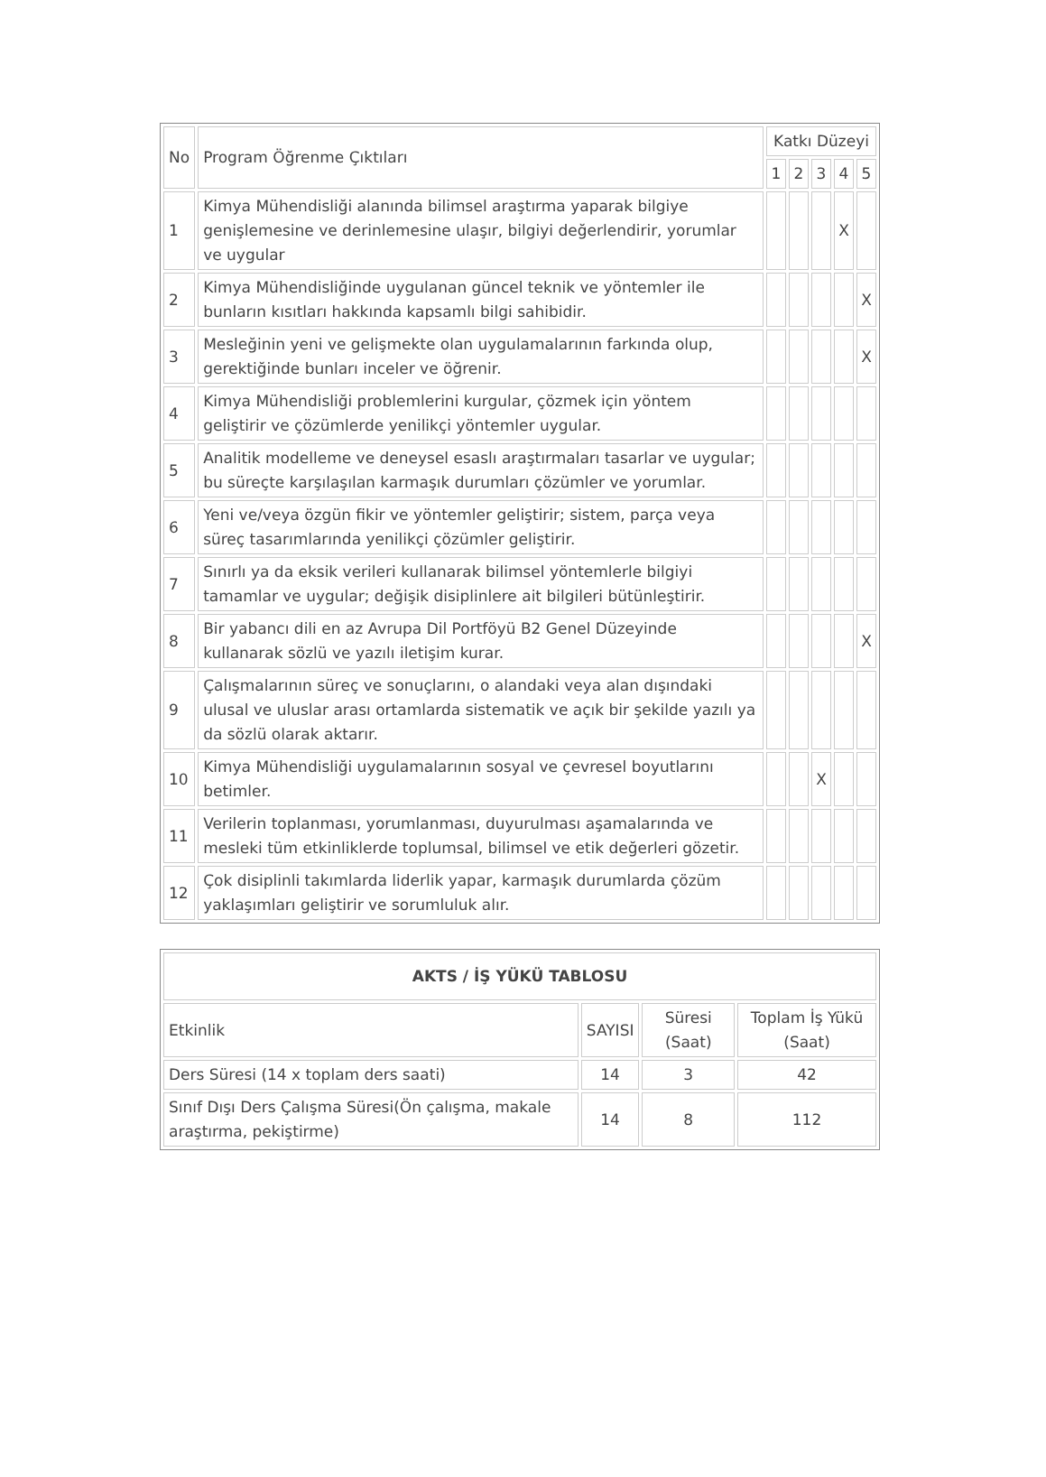| No | Program Öğrenme Çıktıları | Katkı Düzeyi | | | | |
| --- | --- | --- | --- | --- | --- | --- |
| | | 1 | 2 | 3 | 4 | 5 |
| 1 | Kimya Mühendisliği alanında bilimsel araştırma yaparak bilgiye genişlemesine ve derinlemesine ulaşır, bilgiyi değerlendirir, yorumlar ve uygular | | | | X | |
| 2 | Kimya Mühendisliğinde uygulanan güncel teknik ve yöntemler ile bunların kısıtları hakkında kapsamlı bilgi sahibidir. | | | | | X |
| 3 | Mesleğinin yeni ve gelişmekte olan uygulamalarının farkında olup, gerektiğinde bunları inceler ve öğrenir. | | | | | X |
| 4 | Kimya Mühendisliği problemlerini kurgular, çözmek için yöntem geliştirir ve çözümlerde yenilikçi yöntemler uygular. | | | | | |
| 5 | Analitik modelleme ve deneysel esaslı araştırmaları tasarlar ve uygular; bu süreçte karşılaşılan karmaşık durumları çözümler ve yorumlar. | | | | | |
| 6 | Yeni ve/veya özgün fikir ve yöntemler geliştirir; sistem, parça veya süreç tasarımlarında yenilikçi çözümler geliştirir. | | | | | |
| 7 | Sınırlı ya da eksik verileri kullanarak bilimsel yöntemlerle bilgiyi tamamlar ve uygular; değişik disiplinlere ait bilgileri bütünleştirir. | | | | | |
| 8 | Bir yabancı dili en az Avrupa Dil Portföyü B2 Genel Düzeyinde kullanarak sözlü ve yazılı iletişim kurar. | | | | | X |
| 9 | Çalışmalarının süreç ve sonuçlarını, o alandaki veya alan dışındaki ulusal ve uluslar arası ortamlarda sistematik ve açık bir şekilde yazılı ya da sözlü olarak aktarır. | | | | | |
| 10 | Kimya Mühendisliği uygulamalarının sosyal ve çevresel boyutlarını betimler. | | | X | | |
| 11 | Verilerin toplanması, yorumlanması, duyurulması aşamalarında ve mesleki tüm etkinliklerde toplumsal, bilimsel ve etik değerleri gözetir. | | | | | |
| 12 | Çok disiplinli takımlarda liderlik yapar, karmaşık durumlarda çözüm yaklaşımları geliştirir ve sorumluluk alır. | | | | | |
| AKTS / İŞ YÜKÜ TABLOSU | | | |
| --- | --- | --- | --- |
| Etkinlik | SAYISI | Süresi (Saat) | Toplam İş Yükü (Saat) |
| Ders Süresi (14 x toplam ders saati) | 14 | 3 | 42 |
| Sınıf Dışı Ders Çalışma Süresi(Ön çalışma, makale araştırma, pekiştirme) | 14 | 8 | 112 |